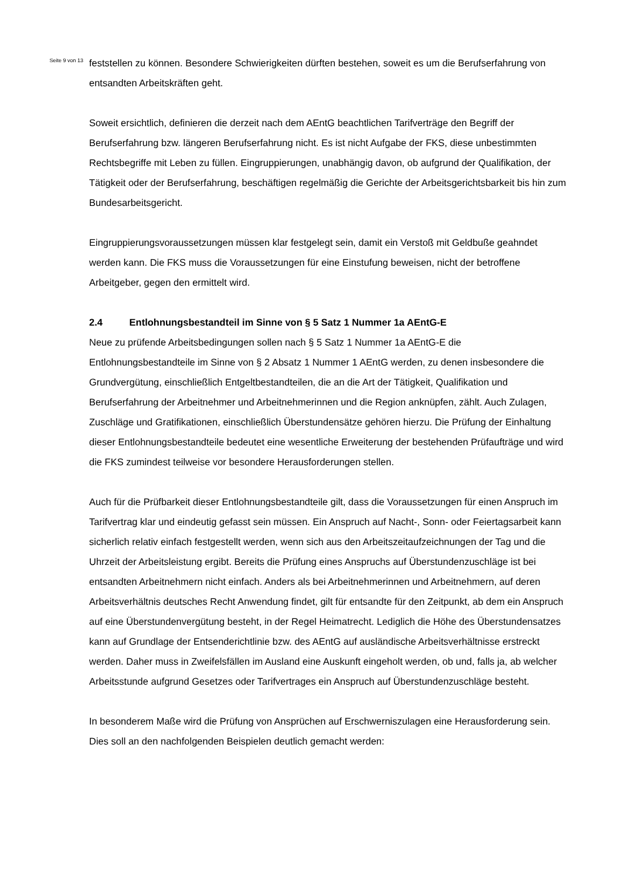Seite 9 von 13
feststellen zu können. Besondere Schwierigkeiten dürften bestehen, soweit es um die Berufserfahrung von entsandten Arbeitskräften geht.
Soweit ersichtlich, definieren die derzeit nach dem AEntG beachtlichen Tarifverträge den Begriff der Berufserfahrung bzw. längeren Berufserfahrung nicht. Es ist nicht Aufgabe der FKS, diese unbestimmten Rechtsbegriffe mit Leben zu füllen. Eingruppierungen, unabhängig davon, ob aufgrund der Qualifikation, der Tätigkeit oder der Berufserfahrung, beschäftigen regelmäßig die Gerichte der Arbeitsgerichtsbarkeit bis hin zum Bundesarbeitsgericht.
Eingruppierungsvoraussetzungen müssen klar festgelegt sein, damit ein Verstoß mit Geldbuße geahndet werden kann. Die FKS muss die Voraussetzungen für eine Einstufung beweisen, nicht der betroffene Arbeitgeber, gegen den ermittelt wird.
2.4 Entlohnungsbestandteil im Sinne von § 5 Satz 1 Nummer 1a AEntG-E
Neue zu prüfende Arbeitsbedingungen sollen nach § 5 Satz 1 Nummer 1a AEntG-E die Entlohnungsbestandteile im Sinne von § 2 Absatz 1 Nummer 1 AEntG werden, zu denen insbesondere die Grundvergütung, einschließlich Entgeltbestandteilen, die an die Art der Tätigkeit, Qualifikation und Berufserfahrung der Arbeitnehmer und Arbeitnehmerinnen und die Region anknüpfen, zählt. Auch Zulagen, Zuschläge und Gratifikationen, einschließlich Überstundensätze gehören hierzu. Die Prüfung der Einhaltung dieser Entlohnungsbestandteile bedeutet eine wesentliche Erweiterung der bestehenden Prüfaufträge und wird die FKS zumindest teilweise vor besondere Herausforderungen stellen.
Auch für die Prüfbarkeit dieser Entlohnungsbestandteile gilt, dass die Voraussetzungen für einen Anspruch im Tarifvertrag klar und eindeutig gefasst sein müssen. Ein Anspruch auf Nacht-, Sonn- oder Feiertagsarbeit kann sicherlich relativ einfach festgestellt werden, wenn sich aus den Arbeitszeitaufzeichnungen der Tag und die Uhrzeit der Arbeitsleistung ergibt. Bereits die Prüfung eines Anspruchs auf Überstundenzuschläge ist bei entsandten Arbeitnehmern nicht einfach. Anders als bei Arbeitnehmerinnen und Arbeitnehmern, auf deren Arbeitsverhältnis deutsches Recht Anwendung findet, gilt für entsandte für den Zeitpunkt, ab dem ein Anspruch auf eine Überstundenvergütung besteht, in der Regel Heimatrecht. Lediglich die Höhe des Überstundensatzes kann auf Grundlage der Entsenderichtlinie bzw. des AEntG auf ausländische Arbeitsverhältnisse erstreckt werden. Daher muss in Zweifelsfällen im Ausland eine Auskunft eingeholt werden, ob und, falls ja, ab welcher Arbeitsstunde aufgrund Gesetzes oder Tarifvertrages ein Anspruch auf Überstundenzuschläge besteht.
In besonderem Maße wird die Prüfung von Ansprüchen auf Erschwerniszulagen eine Herausforderung sein. Dies soll an den nachfolgenden Beispielen deutlich gemacht werden: